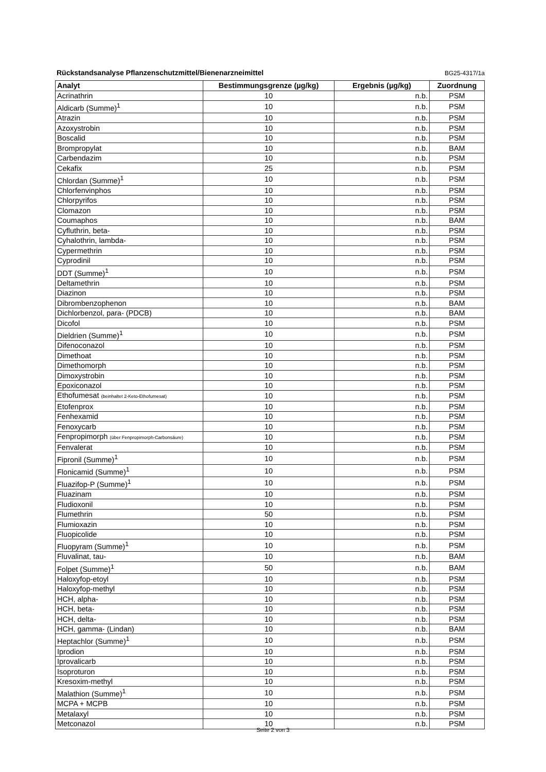Rückstandsanalyse Pflanzenschutzmittel/Bienenarzneimittel BG25-4317/1a
| Analyt | Bestimmungsgrenze (µg/kg) | Ergebnis (µg/kg) | Zuordnung |
| --- | --- | --- | --- |
| Acrinathrin | 10 | n.b. | PSM |
| Aldicarb (Summe)<sup>1</sup> | 10 | n.b. | PSM |
| Atrazin | 10 | n.b. | PSM |
| Azoxystrobin | 10 | n.b. | PSM |
| Boscalid | 10 | n.b. | PSM |
| Brompropylat | 10 | n.b. | BAM |
| Carbendazim | 10 | n.b. | PSM |
| Cekafix | 25 | n.b. | PSM |
| Chlordan (Summe)<sup>1</sup> | 10 | n.b. | PSM |
| Chlorfenvinphos | 10 | n.b. | PSM |
| Chlorpyrifos | 10 | n.b. | PSM |
| Clomazon | 10 | n.b. | PSM |
| Coumaphos | 10 | n.b. | BAM |
| Cyfluthrin, beta- | 10 | n.b. | PSM |
| Cyhalothrin, lambda- | 10 | n.b. | PSM |
| Cypermethrin | 10 | n.b. | PSM |
| Cyprodinil | 10 | n.b. | PSM |
| DDT (Summe)<sup>1</sup> | 10 | n.b. | PSM |
| Deltamethrin | 10 | n.b. | PSM |
| Diazinon | 10 | n.b. | PSM |
| Dibrombenzophenon | 10 | n.b. | BAM |
| Dichlorbenzol, para- (PDCB) | 10 | n.b. | BAM |
| Dicofol | 10 | n.b. | PSM |
| Dieldrien (Summe)<sup>1</sup> | 10 | n.b. | PSM |
| Difenoconazol | 10 | n.b. | PSM |
| Dimethoat | 10 | n.b. | PSM |
| Dimethomorph | 10 | n.b. | PSM |
| Dimoxystrobin | 10 | n.b. | PSM |
| Epoxiconazol | 10 | n.b. | PSM |
| Ethofumesat (beinhaltet 2-Keto-Ethofumesat) | 10 | n.b. | PSM |
| Etofenprox | 10 | n.b. | PSM |
| Fenhexamid | 10 | n.b. | PSM |
| Fenoxycarb | 10 | n.b. | PSM |
| Fenpropimorph (über Fenpropimorph-Carbonsäure) | 10 | n.b. | PSM |
| Fenvalerat | 10 | n.b. | PSM |
| Fipronil (Summe)<sup>1</sup> | 10 | n.b. | PSM |
| Flonicamid (Summe)<sup>1</sup> | 10 | n.b. | PSM |
| Fluazifop-P (Summe)<sup>1</sup> | 10 | n.b. | PSM |
| Fluazinam | 10 | n.b. | PSM |
| Fludioxonil | 10 | n.b. | PSM |
| Flumethrin | 50 | n.b. | PSM |
| Flumioxazin | 10 | n.b. | PSM |
| Fluopicolide | 10 | n.b. | PSM |
| Fluopyram (Summe)<sup>1</sup> | 10 | n.b. | PSM |
| Fluvalinat, tau- | 10 | n.b. | BAM |
| Folpet (Summe)<sup>1</sup> | 50 | n.b. | BAM |
| Haloxyfop-etoyl | 10 | n.b. | PSM |
| Haloxyfop-methyl | 10 | n.b. | PSM |
| HCH, alpha- | 10 | n.b. | PSM |
| HCH, beta- | 10 | n.b. | PSM |
| HCH, delta- | 10 | n.b. | PSM |
| HCH, gamma- (Lindan) | 10 | n.b. | BAM |
| Heptachlor (Summe)<sup>1</sup> | 10 | n.b. | PSM |
| Iprodion | 10 | n.b. | PSM |
| Iprovalicarb | 10 | n.b. | PSM |
| Isoproturon | 10 | n.b. | PSM |
| Kresoxim-methyl | 10 | n.b. | PSM |
| Malathion (Summe)<sup>1</sup> | 10 | n.b. | PSM |
| MCPA + MCPB | 10 | n.b. | PSM |
| Metalaxyl | 10 | n.b. | PSM |
| Metconazol | 10 | n.b. | PSM |
Seite 2 von 3